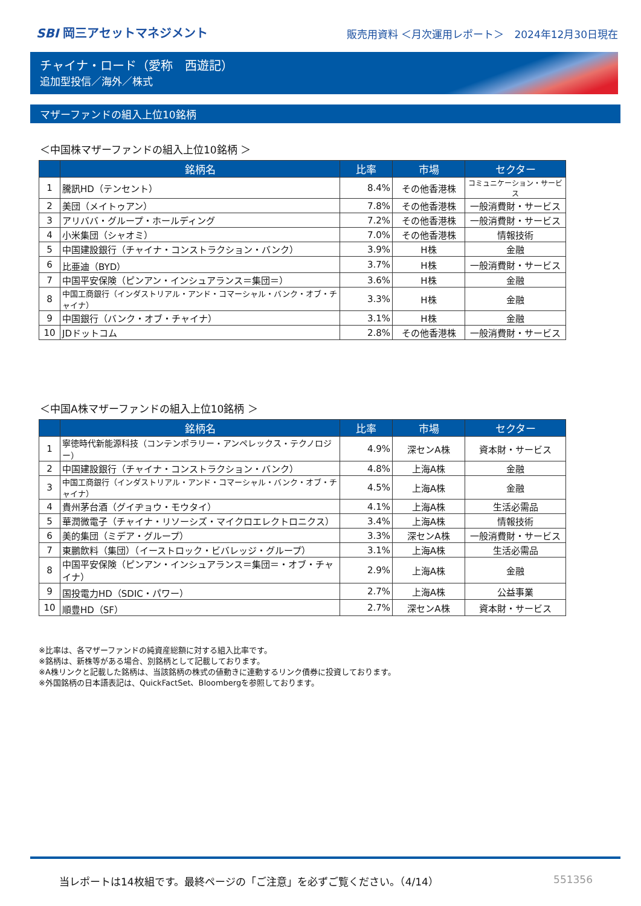SBI 岡三アセットマネジメント
販売用資料 ＜月次運用レポート＞　2024年12月30日現在
チャイナ・ロード（愛称　西遊記）
追加型投信／海外／株式
マザーファンドの組入上位10銘柄
＜中国株マザーファンドの組入上位10銘柄 ＞
| | 銘柄名 | 比率 | 市場 | セクター |
| --- | --- | --- | --- | --- |
| 1 | 騰訊HD（テンセント） | 8.4% | その他香港株 | コミュニケーション・サービス |
| 2 | 美団（メイトゥアン） | 7.8% | その他香港株 | 一般消費財・サービス |
| 3 | アリババ・グループ・ホールディング | 7.2% | その他香港株 | 一般消費財・サービス |
| 4 | 小米集団（シャオミ） | 7.0% | その他香港株 | 情報技術 |
| 5 | 中国建設銀行（チャイナ・コンストラクション・バンク） | 3.9% | H株 | 金融 |
| 6 | 比亜迪（BYD） | 3.7% | H株 | 一般消費財・サービス |
| 7 | 中国平安保険（ピンアン・インシュアランス＝集団＝） | 3.6% | H株 | 金融 |
| 8 | 中国工商銀行（インダストリアル・アンド・コマーシャル・バンク・オブ・チャイナ） | 3.3% | H株 | 金融 |
| 9 | 中国銀行（バンク・オブ・チャイナ） | 3.1% | H株 | 金融 |
| 10 | JDドットコム | 2.8% | その他香港株 | 一般消費財・サービス |
＜中国A株マザーファンドの組入上位10銘柄 ＞
| | 銘柄名 | 比率 | 市場 | セクター |
| --- | --- | --- | --- | --- |
| 1 | 寧徳時代新能源科技（コンテンポラリー・アンペレックス・テクノロジー） | 4.9% | 深センA株 | 資本財・サービス |
| 2 | 中国建設銀行（チャイナ・コンストラクション・バンク） | 4.8% | 上海A株 | 金融 |
| 3 | 中国工商銀行（インダストリアル・アンド・コマーシャル・バンク・オブ・チャイナ） | 4.5% | 上海A株 | 金融 |
| 4 | 貴州茅台酒（グイヂョウ・モウタイ） | 4.1% | 上海A株 | 生活必需品 |
| 5 | 華潤微電子（チャイナ・リソーシズ・マイクロエレクトロニクス） | 3.4% | 上海A株 | 情報技術 |
| 6 | 美的集団（ミデア・グループ） | 3.3% | 深センA株 | 一般消費財・サービス |
| 7 | 東鵬飲料（集団）（イーストロック・ビバレッジ・グループ） | 3.1% | 上海A株 | 生活必需品 |
| 8 | 中国平安保険（ピンアン・インシュアランス＝集団＝・オブ・チャイナ） | 2.9% | 上海A株 | 金融 |
| 9 | 国投電力HD（SDIC・パワー） | 2.7% | 上海A株 | 公益事業 |
| 10 | 順豊HD（SF） | 2.7% | 深センA株 | 資本財・サービス |
※比率は、各マザーファンドの純資産総額に対する組入比率です。
※銘柄は、新株等がある場合、別銘柄として記載しております。
※A株リンクと記載した銘柄は、当該銘柄の株式の値動きに連動するリンク債券に投資しております。
※外国銘柄の日本語表記は、QuickFactSet、Bloombergを参照しております。
当レポートは14枚組です。最終ページの「ご注意」を必ずご覧ください。（4/14） 551356